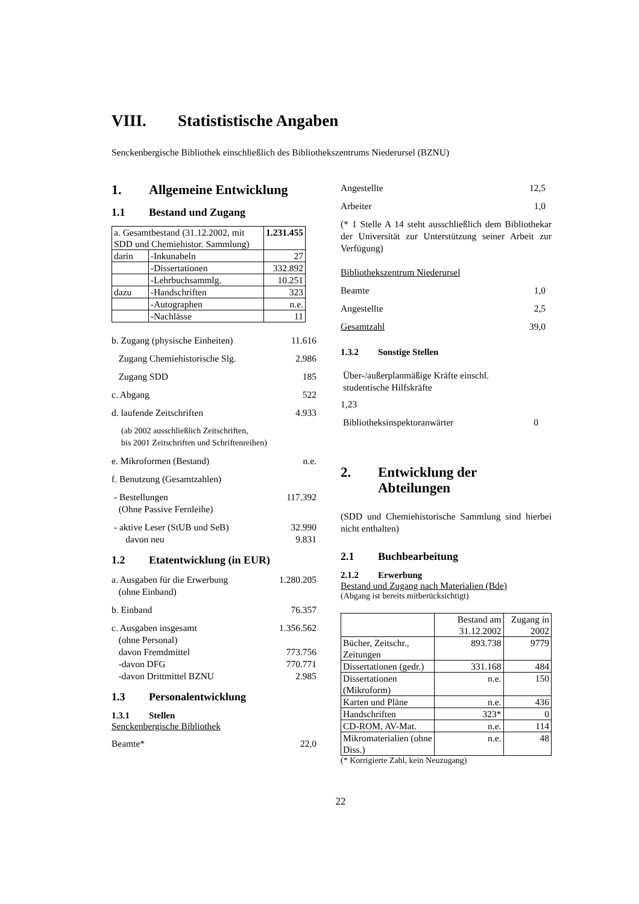VIII. Statististische Angaben
Senckenbergische Bibliothek einschließlich des Bibliothekszentrums Niederursel (BZNU)
1. Allgemeine Entwicklung
1.1 Bestand und Zugang
| a. Gesamtbestand (31.12.2002, mit SDD und Chemiehistor. Sammlung) | | 1.231.455 |
| darin | -Inkunabeln | 27 |
| | -Dissertationen | 332.892 |
| | -Lehrbuchsammlg. | 10.251 |
| dazu | -Handschriften | 323 |
| | -Autographen | n.e. |
| | -Nachlässe | 11 |
b. Zugang (physische Einheiten) 11.616
Zugang Chemiehistorische Slg. 2.986
Zugang SDD 185
c. Abgang 522
d. laufende Zeitschriften 4.933
(ab 2002 ausschließlich Zeitschriften,
bis 2001 Zeitschriften und Schriftenreihen)
e. Mikroformen (Bestand) n.e.
f. Benutzung (Gesamtzahlen)
- Bestellungen
(Ohne Passive Fernleihe) 117.392
- aktive Leser (StUB und SeB)
davon neu 32.990
9.831
1.2 Etatentwicklung (in EUR)
a. Ausgaben für die Erwerbung
(ohne Einband) 1.280.205
b. Einband 76.357
c. Ausgaben insgesamt
(ohne Personal)
davon Fremdmittel
-davon DFG
-davon Drittmittel BZNU 1.356.562
773.756
770.771
2.985
1.3 Personalentwicklung
1.3.1 Stellen
Senckenbergische Bibliothek
Beamte* 22,0
Angestellte 12,5
Arbeiter 1,0
(* 1 Stelle A 14 steht ausschließlich dem Bibliothekar der Universität zur Unterstützung seiner Arbeit zur Verfügung)
Bibliothekszentrum Niederursel
Beamte 1,0
Angestellte 2,5
Gesamtzahl 39,0
1.3.2 Sonstige Stellen
Über-/außerplanmäßige Kräfte einschl.
studentische Hilfskräfte
1,23
Bibliotheksinspektoranwärter 0
2. Entwicklung der Abteilungen
(SDD und Chemiehistorische Sammlung sind hierbei nicht enthalten)
2.1 Buchbearbeitung
2.1.2 Erwerbung
Bestand und Zugang nach Materialien (Bde)
(Abgang ist bereits mitberücksichtigt)
| | Bestand am 31.12.2002 | Zugang in 2002 |
| Bücher, Zeitschr., Zeitungen | 893.738 | 9779 |
| Dissertationen (gedr.) | 331.168 | 484 |
| Dissertationen (Mikroform) | n.e. | 150 |
| Karten und Pläne | n.e. | 436 |
| Handschriften | 323* | 0 |
| CD-ROM, AV-Mat. | n.e. | 114 |
| Mikromaterialien (ohne Diss.) | n.e. | 48 |
(* Korrigierte Zahl, kein Neuzugang)
22